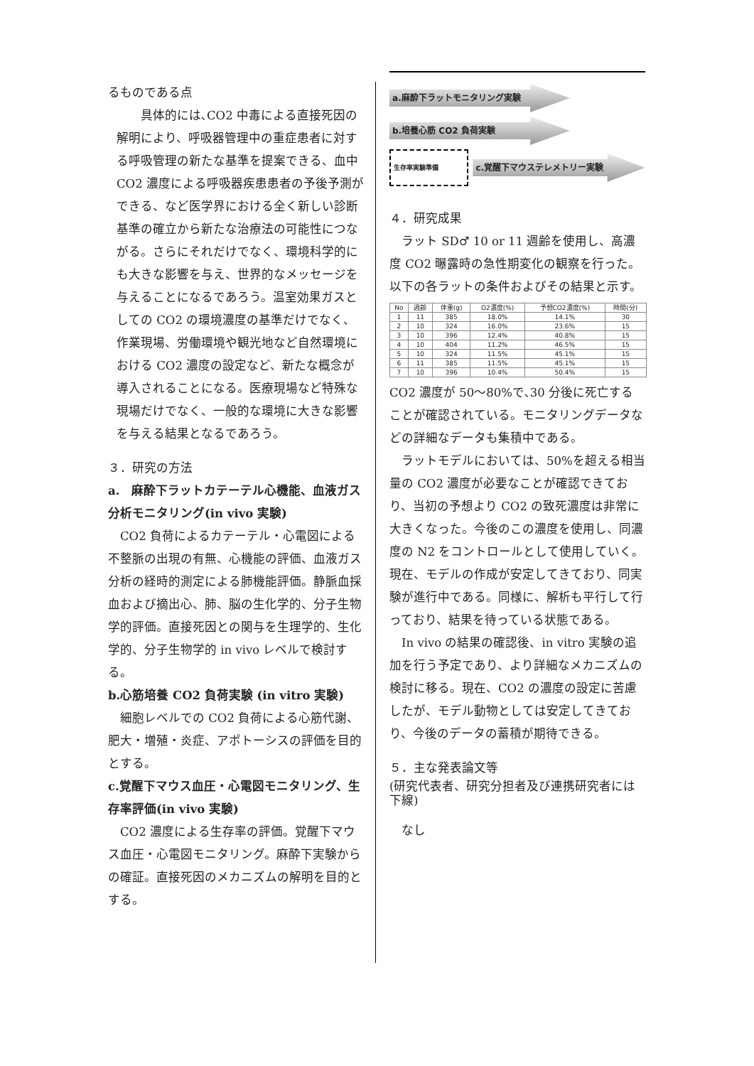るものである点
　　具体的には､CO2 中毒による直接死因の解明により、呼吸器管理中の重症患者に対する呼吸管理の新たな基準を提案できる、血中 CO2 濃度による呼吸器疾患患者の予後予測ができる、など医学界における全く新しい診断基準の確立から新たな治療法の可能性につながる。さらにそれだけでなく、環境科学的にも大きな影響を与え、世界的なメッセージを与えることになるであろう。温室効果ガスとしての CO2 の環境濃度の基準だけでなく、作業現場、労働環境や観光地など自然環境における CO2 濃度の設定など、新たな概念が導入されることになる。医療現場など特殊な現場だけでなく、一般的な環境に大きな影響を与える結果となるであろう。
３．研究の方法
a.　麻酔下ラットカテーテル心機能、血液ガス分析モニタリング(in vivo 実験)
　CO2 負荷によるカテーテル・心電図による不整脈の出現の有無、心機能の評価、血液ガス分析の経時的測定による肺機能評価。静脈血採血および摘出心、肺、脳の生化学的、分子生物学的評価。直接死因との関与を生理学的、生化学的、分子生物学的 in vivo レベルで検討する。
b.心筋培養 CO2 負荷実験 (in vitro 実験)
　細胞レベルでの CO2 負荷による心筋代謝、肥大・増殖・炎症、アポトーシスの評価を目的とする。
c.覚醒下マウス血圧・心電図モニタリング、生存率評価(in vivo 実験)
　CO2 濃度による生存率の評価。覚醒下マウス血圧・心電図モニタリング。麻酔下実験からの確証。直接死因のメカニズムの解明を目的とする。
a.麻酔下ラットモニタリング実験
b.培養心筋 CO2 負荷実験
生存率実験準備
c.覚醒下マウステレメトリー実験
４．研究成果
　ラット SD♂ 10 or 11 週齢を使用し、高濃度 CO2 曝露時の急性期変化の観察を行った。以下の各ラットの条件およびその結果と示す。
| No | 週齢 | 体重(g) | O2濃度(%) | 予想CO2濃度(%) | 時間(分) |
| --- | --- | --- | --- | --- | --- |
| 1 | 11 | 385 | 18.0% | 14.1% | 30 |
| 2 | 10 | 324 | 16.0% | 23.6% | 15 |
| 3 | 10 | 396 | 12.4% | 40.8% | 15 |
| 4 | 10 | 404 | 11.2% | 46.5% | 15 |
| 5 | 10 | 324 | 11.5% | 45.1% | 15 |
| 6 | 11 | 385 | 11.5% | 45.1% | 15 |
| 7 | 10 | 396 | 10.4% | 50.4% | 15 |
CO2 濃度が 50～80%で､30 分後に死亡することが確認されている。モニタリングデータなどの詳細なデータも集積中である。
　ラットモデルにおいては、50%を超える相当量の CO2 濃度が必要なことが確認できており、当初の予想より CO2 の致死濃度は非常に大きくなった。今後のこの濃度を使用し、同濃度の N2 をコントロールとして使用していく。現在、モデルの作成が安定してきており、同実験が進行中である。同様に、解析も平行して行っており、結果を待っている状態である。
　In vivo の結果の確認後、in vitro 実験の追加を行う予定であり、より詳細なメカニズムの検討に移る。現在、CO2 の濃度の設定に苦慮したが、モデル動物としては安定してきており、今後のデータの蓄積が期待できる。
５．主な発表論文等
(研究代表者、研究分担者及び連携研究者には下線)
　なし